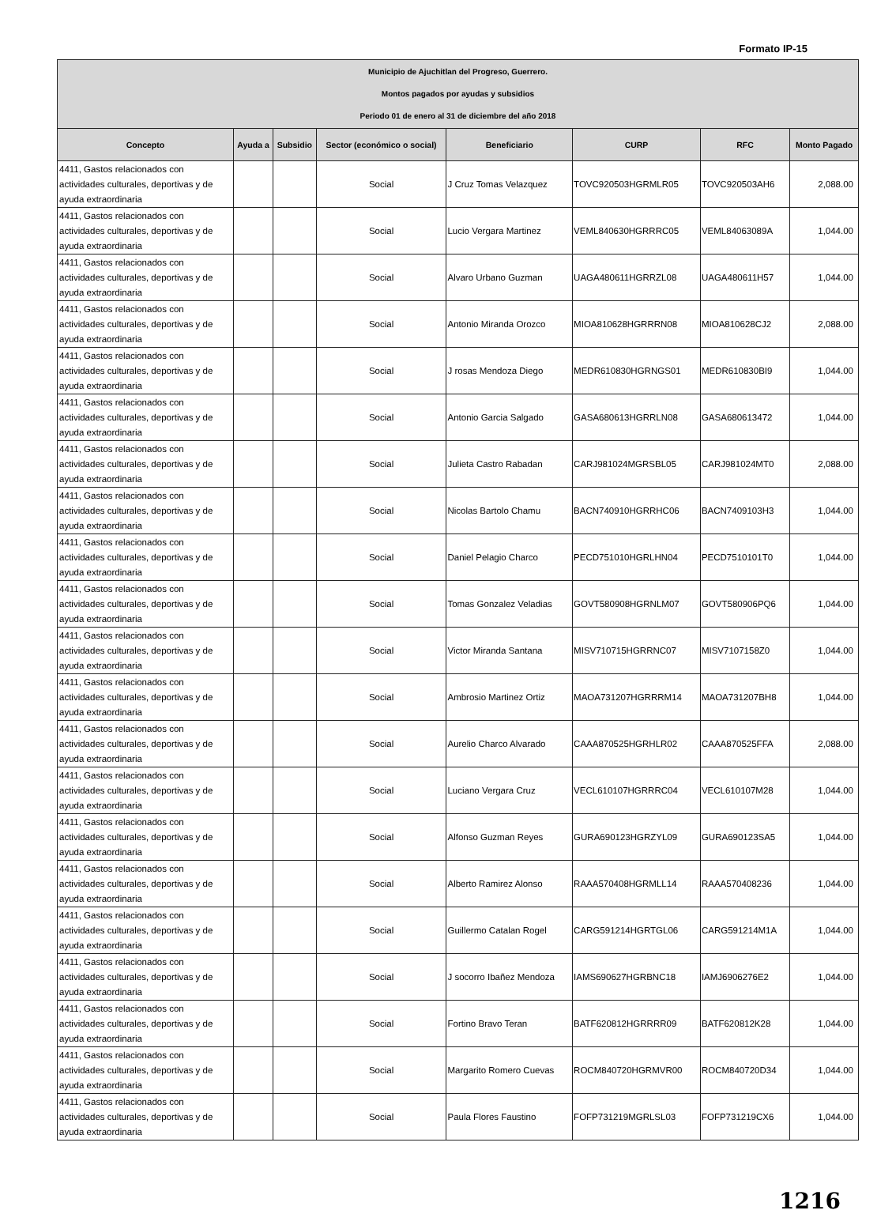Formato IP-15
| Municipio de Ajuchitlan del Progreso, Guerrero. Montos pagados por ayudas y subsidios Periodo 01 de enero al 31 de diciembre del año 2018 | | | | | | | |
| Concepto | Ayuda a | Subsidio | Sector (económico o social) | Beneficiario | CURP | RFC | Monto Pagado |
| 4411, Gastos relacionados con actividades culturales, deportivas y de ayuda extraordinaria | | | Social | J Cruz Tomas Velazquez | TOVC920503HGRMLR05 | TOVC920503AH6 | 2,088.00 |
| 4411, Gastos relacionados con actividades culturales, deportivas y de ayuda extraordinaria | | | Social | Lucio Vergara Martinez | VEML840630HGRRRC05 | VEML84063089A | 1,044.00 |
| 4411, Gastos relacionados con actividades culturales, deportivas y de ayuda extraordinaria | | | Social | Alvaro Urbano Guzman | UAGA480611HGRRZL08 | UAGA480611H57 | 1,044.00 |
| 4411, Gastos relacionados con actividades culturales, deportivas y de ayuda extraordinaria | | | Social | Antonio Miranda Orozco | MIOA810628HGRRRN08 | MIOA810628CJ2 | 2,088.00 |
| 4411, Gastos relacionados con actividades culturales, deportivas y de ayuda extraordinaria | | | Social | J rosas Mendoza Diego | MEDR610830HGRNGS01 | MEDR610830BI9 | 1,044.00 |
| 4411, Gastos relacionados con actividades culturales, deportivas y de ayuda extraordinaria | | | Social | Antonio Garcia Salgado | GASA680613HGRRLN08 | GASA680613472 | 1,044.00 |
| 4411, Gastos relacionados con actividades culturales, deportivas y de ayuda extraordinaria | | | Social | Julieta Castro Rabadan | CARJ981024MGRSBL05 | CARJ981024MT0 | 2,088.00 |
| 4411, Gastos relacionados con actividades culturales, deportivas y de ayuda extraordinaria | | | Social | Nicolas Bartolo Chamu | BACN740910HGRRHC06 | BACN7409103H3 | 1,044.00 |
| 4411, Gastos relacionados con actividades culturales, deportivas y de ayuda extraordinaria | | | Social | Daniel Pelagio Charco | PECD751010HGRLHN04 | PECD7510101T0 | 1,044.00 |
| 4411, Gastos relacionados con actividades culturales, deportivas y de ayuda extraordinaria | | | Social | Tomas Gonzalez Veladias | GOVT580908HGRNLM07 | GOVT580906PQ6 | 1,044.00 |
| 4411, Gastos relacionados con actividades culturales, deportivas y de ayuda extraordinaria | | | Social | Victor Miranda Santana | MISV710715HGRRNC07 | MISV7107158Z0 | 1,044.00 |
| 4411, Gastos relacionados con actividades culturales, deportivas y de ayuda extraordinaria | | | Social | Ambrosio Martinez Ortiz | MAOA731207HGRRRM14 | MAOA731207BH8 | 1,044.00 |
| 4411, Gastos relacionados con actividades culturales, deportivas y de ayuda extraordinaria | | | Social | Aurelio Charco Alvarado | CAAA870525HGRHLR02 | CAAA870525FFA | 2,088.00 |
| 4411, Gastos relacionados con actividades culturales, deportivas y de ayuda extraordinaria | | | Social | Luciano Vergara Cruz | VECL610107HGRRRC04 | VECL610107M28 | 1,044.00 |
| 4411, Gastos relacionados con actividades culturales, deportivas y de ayuda extraordinaria | | | Social | Alfonso Guzman Reyes | GURA690123HGRZYL09 | GURA690123SA5 | 1,044.00 |
| 4411, Gastos relacionados con actividades culturales, deportivas y de ayuda extraordinaria | | | Social | Alberto Ramirez Alonso | RAAA570408HGRMLL14 | RAAA570408236 | 1,044.00 |
| 4411, Gastos relacionados con actividades culturales, deportivas y de ayuda extraordinaria | | | Social | Guillermo Catalan Rogel | CARG591214HGRTGL06 | CARG591214M1A | 1,044.00 |
| 4411, Gastos relacionados con actividades culturales, deportivas y de ayuda extraordinaria | | | Social | J socorro Ibañez Mendoza | IAMS690627HGRBNC18 | IAMJ6906276E2 | 1,044.00 |
| 4411, Gastos relacionados con actividades culturales, deportivas y de ayuda extraordinaria | | | Social | Fortino Bravo Teran | BATF620812HGRRRR09 | BATF620812K28 | 1,044.00 |
| 4411, Gastos relacionados con actividades culturales, deportivas y de ayuda extraordinaria | | | Social | Margarito Romero Cuevas | ROCM840720HGRMVR00 | ROCM840720D34 | 1,044.00 |
| 4411, Gastos relacionados con actividades culturales, deportivas y de ayuda extraordinaria | | | Social | Paula Flores Faustino | FOFP731219MGRLSL03 | FOFP731219CX6 | 1,044.00 |
1216